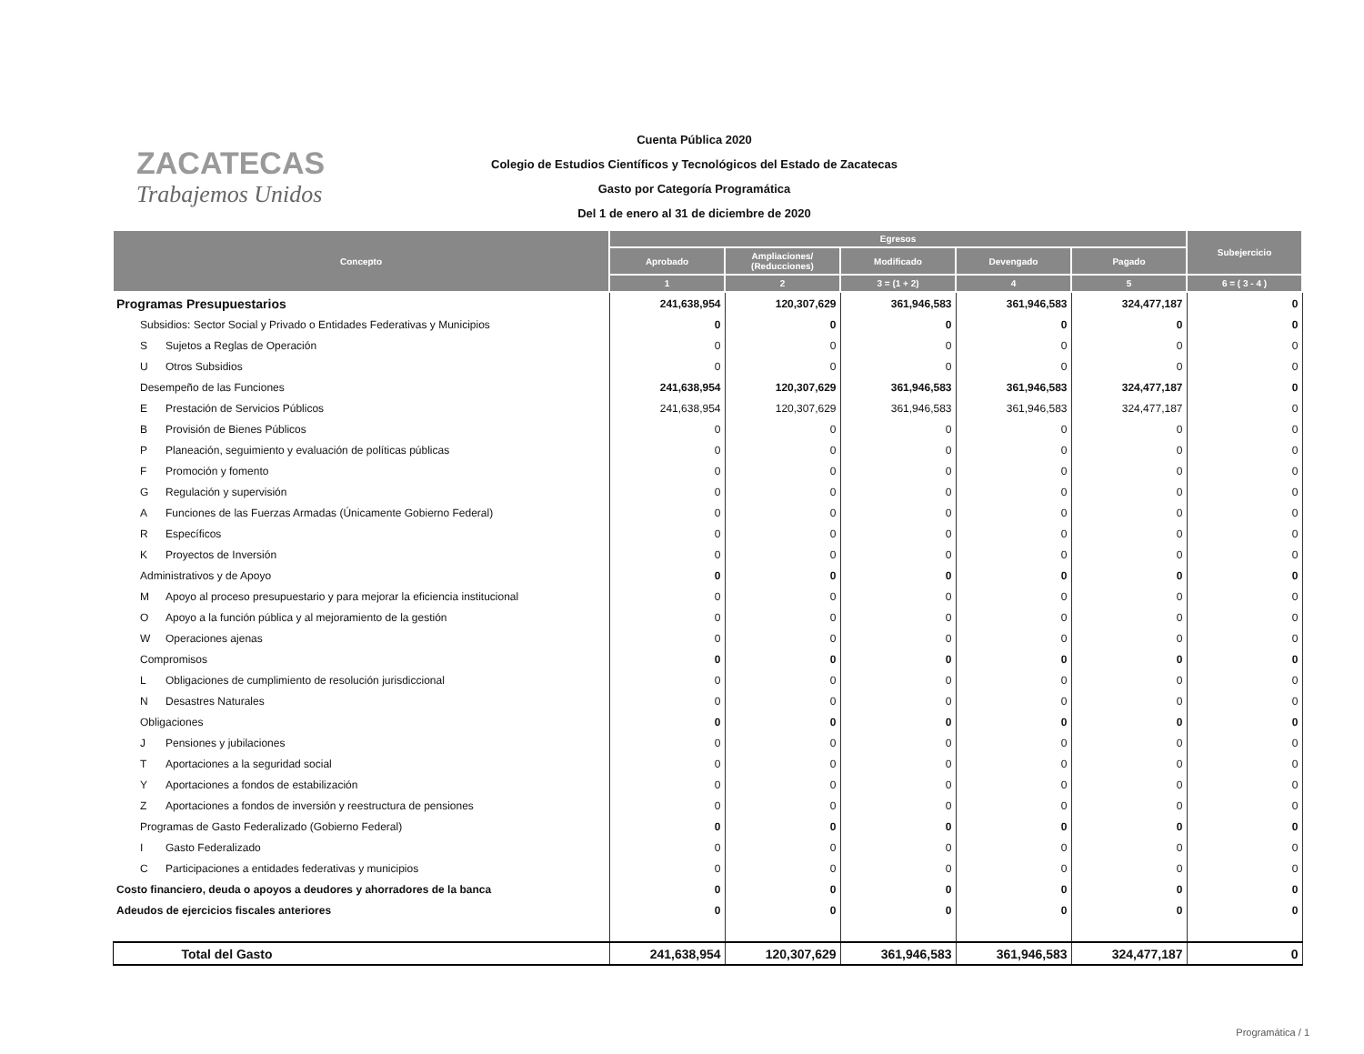ZACATECAS
Trabajemos Unidos
Cuenta Pública 2020
Colegio de Estudios Científicos y Tecnológicos del Estado de Zacatecas
Gasto por Categoría Programática
Del 1 de enero al 31 de diciembre de 2020
| Concepto | Egresos | | | | | Subejercicio |
| --- | --- | --- | --- | --- | --- | --- |
| | Aprobado | Ampliaciones/ (Reducciones) | Modificado | Devengado | Pagado | |
| | 1 | 2 | 3 = (1 + 2) | 4 | 5 | 6 = ( 3 - 4 ) |
| Programas Presupuestarios | 241,638,954 | 120,307,629 | 361,946,583 | 361,946,583 | 324,477,187 | 0 |
| Subsidios: Sector Social y Privado o Entidades Federativas y Municipios | 0 | 0 | 0 | 0 | 0 | 0 |
| S Sujetos a Reglas de Operación | 0 | 0 | 0 | 0 | 0 | 0 |
| U Otros Subsidios | 0 | 0 | 0 | 0 | 0 | 0 |
| Desempeño de las Funciones | 241,638,954 | 120,307,629 | 361,946,583 | 361,946,583 | 324,477,187 | 0 |
| E Prestación de Servicios Públicos | 241,638,954 | 120,307,629 | 361,946,583 | 361,946,583 | 324,477,187 | 0 |
| B Provisión de Bienes Públicos | 0 | 0 | 0 | 0 | 0 | 0 |
| P Planeación, seguimiento y evaluación de políticas públicas | 0 | 0 | 0 | 0 | 0 | 0 |
| F Promoción y fomento | 0 | 0 | 0 | 0 | 0 | 0 |
| G Regulación y supervisión | 0 | 0 | 0 | 0 | 0 | 0 |
| A Funciones de las Fuerzas Armadas (Únicamente Gobierno Federal) | 0 | 0 | 0 | 0 | 0 | 0 |
| R Específicos | 0 | 0 | 0 | 0 | 0 | 0 |
| K Proyectos de Inversión | 0 | 0 | 0 | 0 | 0 | 0 |
| Administrativos y de Apoyo | 0 | 0 | 0 | 0 | 0 | 0 |
| M Apoyo al proceso presupuestario y para mejorar la eficiencia institucional | 0 | 0 | 0 | 0 | 0 | 0 |
| O Apoyo a la función pública y al mejoramiento de la gestión | 0 | 0 | 0 | 0 | 0 | 0 |
| W Operaciones ajenas | 0 | 0 | 0 | 0 | 0 | 0 |
| Compromisos | 0 | 0 | 0 | 0 | 0 | 0 |
| L Obligaciones de cumplimiento de resolución jurisdiccional | 0 | 0 | 0 | 0 | 0 | 0 |
| N Desastres Naturales | 0 | 0 | 0 | 0 | 0 | 0 |
| Obligaciones | 0 | 0 | 0 | 0 | 0 | 0 |
| J Pensiones y jubilaciones | 0 | 0 | 0 | 0 | 0 | 0 |
| T Aportaciones a la seguridad social | 0 | 0 | 0 | 0 | 0 | 0 |
| Y Aportaciones a fondos de estabilización | 0 | 0 | 0 | 0 | 0 | 0 |
| Z Aportaciones a fondos de inversión y reestructura de pensiones | 0 | 0 | 0 | 0 | 0 | 0 |
| Programas de Gasto Federalizado (Gobierno Federal) | 0 | 0 | 0 | 0 | 0 | 0 |
| I Gasto Federalizado | 0 | 0 | 0 | 0 | 0 | 0 |
| C Participaciones a entidades federativas y municipios | 0 | 0 | 0 | 0 | 0 | 0 |
| Costo financiero, deuda o apoyos a deudores y ahorradores de la banca | 0 | 0 | 0 | 0 | 0 | 0 |
| Adeudos de ejercicios fiscales anteriores | 0 | 0 | 0 | 0 | 0 | 0 |
| Total del Gasto | 241,638,954 | 120,307,629 | 361,946,583 | 361,946,583 | 324,477,187 | 0 |
Programática / 1